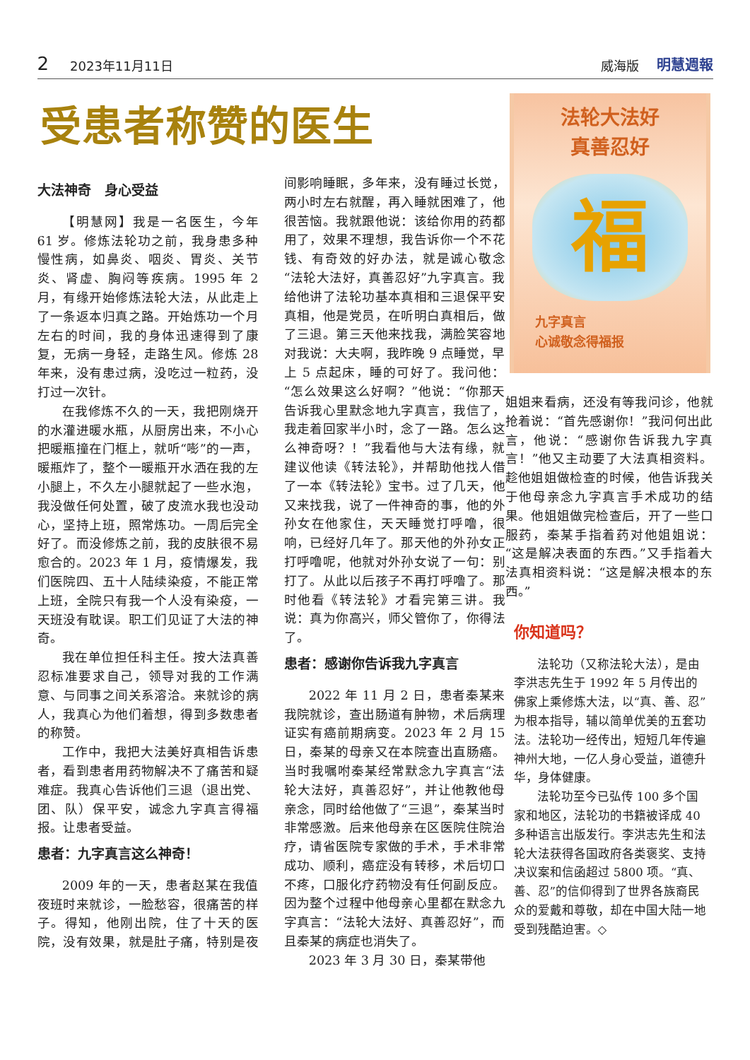2 2023年11月11日 威海版 明慧週報
受患者称赞的医生
大法神奇　身心受益
【明慧网】我是一名医生，今年 61 岁。修炼法轮功之前，我身患多种慢性病，如鼻炎、咽炎、胃炎、关节炎、肾虚、胸闷等疾病。1995 年 2 月，有缘开始修炼法轮大法，从此走上了一条返本归真之路。开始炼功一个月左右的时间，我的身体迅速得到了康复，无病一身轻，走路生风。修炼 28 年来，没有患过病，没吃过一粒药，没打过一次针。
在我修炼不久的一天，我把刚烧开的水灌进暖水瓶，从厨房出来，不小心把暖瓶撞在门框上，就听“嘭”的一声，暖瓶炸了，整个一暖瓶开水洒在我的左小腿上，不久左小腿就起了一些水泡，我没做任何处置，破了皮流水我也没动心，坚持上班，照常炼功。一周后完全好了。而没修炼之前，我的皮肤很不易愈合的。2023 年 1 月，疫情爆发，我们医院四、五十人陆续染疫，不能正常上班，全院只有我一个人没有染疫，一天班没有耽误。职工们见证了大法的神奇。
我在单位担任科主任。按大法真善忍标准要求自己，领导对我的工作满意、与同事之间关系溶洽。来就诊的病人，我真心为他们着想，得到多数患者的称赞。
工作中，我把大法美好真相告诉患者，看到患者用药物解决不了痛苦和疑难症。我真心告诉他们三退（退出党、团、队）保平安，诚念九字真言得福报。让患者受益。
患者：九字真言这么神奇！
2009 年的一天，患者赵某在我值夜班时来就诊，一脸愁容，很痛苦的样子。得知，他刚出院，住了十天的医院，没有效果，就是肚子痛，特别是夜间影响睡眠，多年来，没有睡过长觉，两小时左右就醒，再入睡就困难了，他很苦恼。我就跟他说：该给你用的药都用了，效果不理想，我告诉你一个不花钱、有奇效的好办法，就是诚心敬念“法轮大法好，真善忍好”九字真言。我给他讲了法轮功基本真相和三退保平安真相，他是党员，在听明白真相后，做了三退。第三天他来找我，满脸笑容地对我说：大夫啊，我昨晚 9 点睡觉，早上 5 点起床，睡的可好了。我问他：“怎么效果这么好啊？”他说：“你那天告诉我心里默念地九字真言，我信了，我走着回家半小时，念了一路。怎么这么神奇呀？！”我看他与大法有缘，就建议他读《转法轮》，并帮助他找人借了一本《转法轮》宝书。过了几天，他又来找我，说了一件神奇的事，他的外孙女在他家住，天天睡觉打呼噜，很响，已经好几年了。那天他的外孙女正打呼噜呢，他就对外孙女说了一句：别打了。从此以后孩子不再打呼噜了。那时他看《转法轮》才看完第三讲。我说：真为你高兴，师父管你了，你得法了。
患者：感谢你告诉我九字真言
2022 年 11 月 2 日，患者秦某来我院就诊，查出肠道有肿物，术后病理证实有癌前期病变。2023 年 2 月 15 日，秦某的母亲又在本院查出直肠癌。当时我嘱咐秦某经常默念九字真言“法轮大法好，真善忍好”，并让他教他母亲念，同时给他做了“三退”，秦某当时非常感激。后来他母亲在区医院住院治疗，请省医院专家做的手术，手术非常成功、顺利，癌症没有转移，术后切口不疼，口服化疗药物没有任何副反应。因为整个过程中他母亲心里都在默念九字真言：“法轮大法好、真善忍好”，而且秦某的病症也消失了。
2023 年 3 月 30 日，秦某带他
法轮大法好
真善忍好
福
九字真言
心诚敬念得福报
姐姐来看病，还没有等我问诊，他就抢着说：“首先感谢你！”我问何出此言，他说：“感谢你告诉我九字真言！”他又主动要了大法真相资料。趁他姐姐做检查的时候，他告诉我关于他母亲念九字真言手术成功的结果。他姐姐做完检查后，开了一些口服药，秦某手指着药对他姐姐说：“这是解决表面的东西。”又手指着大法真相资料说：“这是解决根本的东西。”
你知道吗？
法轮功（又称法轮大法），是由李洪志先生于 1992 年 5 月传出的佛家上乘修炼大法，以“真、善、忍”为根本指导，辅以简单优美的五套功法。法轮功一经传出，短短几年传遍神州大地，一亿人身心受益，道德升华，身体健康。
法轮功至今已弘传 100 多个国家和地区，法轮功的书籍被译成 40 多种语言出版发行。李洪志先生和法轮大法获得各国政府各类褒奖、支持决议案和信函超过 5800 项。“真、善、忍”的信仰得到了世界各族裔民众的爱戴和尊敬，却在中国大陆一地受到残酷迫害。◇